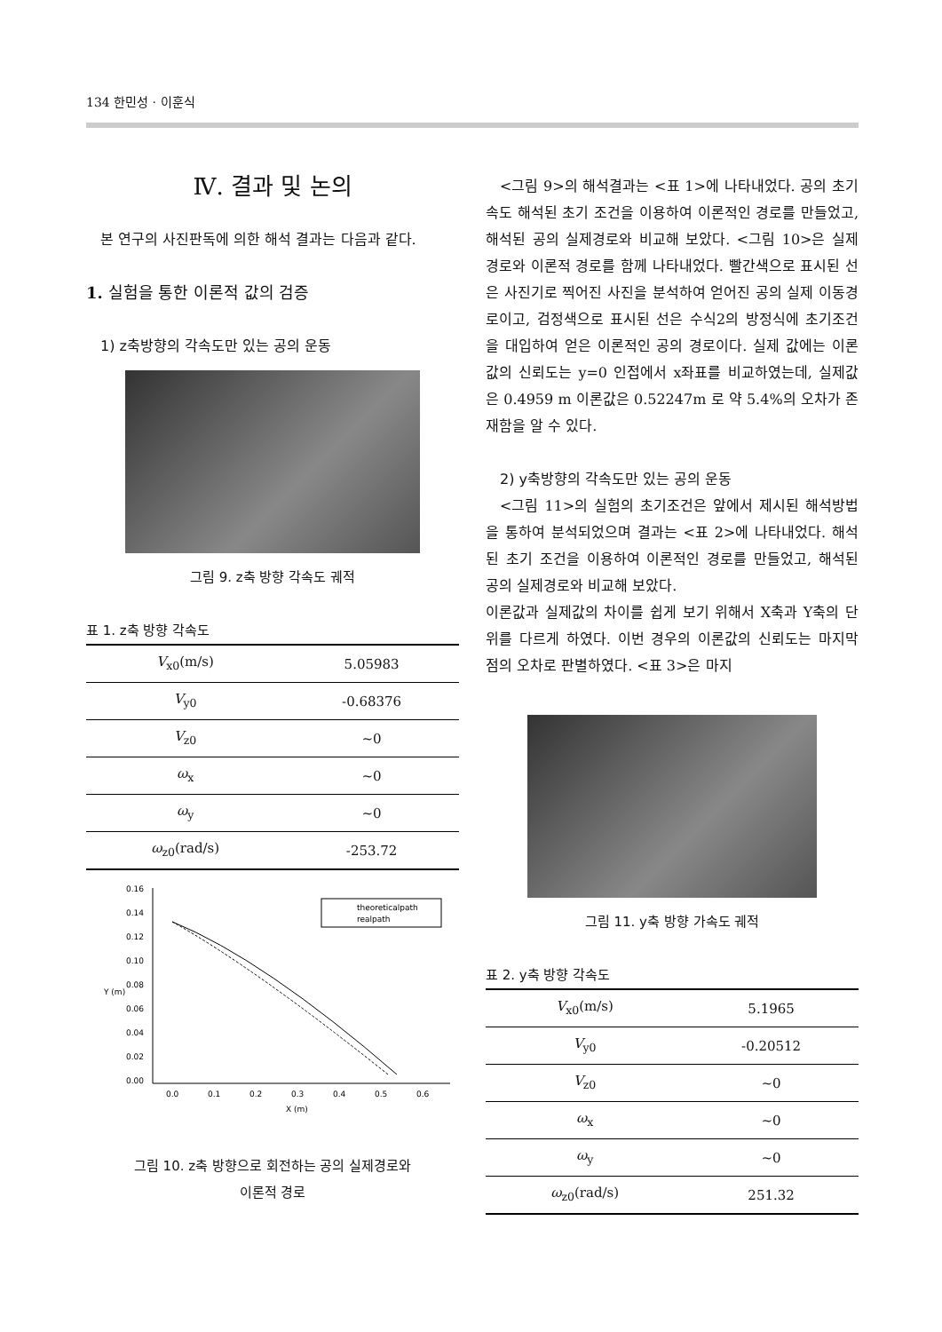134 한민성 · 이훈식
Ⅳ. 결과 및 논의
본 연구의 사진판독에 의한 해석 결과는 다음과 같다.
1. 실험을 통한 이론적 값의 검증
1) z축방향의 각속도만 있는 공의 운동
그림 9. z축 방향 각속도 궤적
표 1. z축 방향 각속도
| V<sub>x0</sub>(m/s) | 5.05983 |
| --- | --- |
| V<sub>y0</sub> | -0.68376 |
| V<sub>z0</sub> | ~0 |
| ω<sub>x</sub> | ~0 |
| ω<sub>y</sub> | ~0 |
| ω<sub>z0</sub>(rad/s) | -253.72 |
0.16
0.14
0.12
0.10
0.08
0.06
0.04
0.02
0.00
0.0
0.1
0.2
0.3
0.4
0.5
0.6
X (m)
Y (m)
theoreticalpath
realpath
그림 10. z축 방향으로 회전하는 공의 실제경로와
이론적 경로
<그림 9>의 해석결과는 <표 1>에 나타내었다. 공의 초기속도 해석된 초기 조건을 이용하여 이론적인 경로를 만들었고, 해석된 공의 실제경로와 비교해 보았다. <그림 10>은 실제 경로와 이론적 경로를 함께 나타내었다. 빨간색으로 표시된 선은 사진기로 찍어진 사진을 분석하여 얻어진 공의 실제 이동경로이고, 검정색으로 표시된 선은 수식2의 방정식에 초기조건을 대입하여 얻은 이론적인 공의 경로이다. 실제 값에는 이론값의 신뢰도는 y=0 인접에서 x좌표를 비교하였는데, 실제값은 0.4959 m 이론값은 0.52247m 로 약 5.4%의 오차가 존재함을 알 수 있다.
2) y축방향의 각속도만 있는 공의 운동
<그림 11>의 실험의 초기조건은 앞에서 제시된 해석방법을 통하여 분석되었으며 결과는 <표 2>에 나타내었다. 해석된 초기 조건을 이용하여 이론적인 경로를 만들었고, 해석된 공의 실제경로와 비교해 보았다.
이론값과 실제값의 차이를 쉽게 보기 위해서 X축과 Y축의 단위를 다르게 하였다. 이번 경우의 이론값의 신뢰도는 마지막 점의 오차로 판별하였다. <표 3>은 마지
그림 11. y축 방향 가속도 궤적
표 2. y축 방향 각속도
| V<sub>x0</sub>(m/s) | 5.1965 |
| --- | --- |
| V<sub>y0</sub> | -0.20512 |
| V<sub>z0</sub> | ~0 |
| ω<sub>x</sub> | ~0 |
| ω<sub>y</sub> | ~0 |
| ω<sub>z0</sub>(rad/s) | 251.32 |